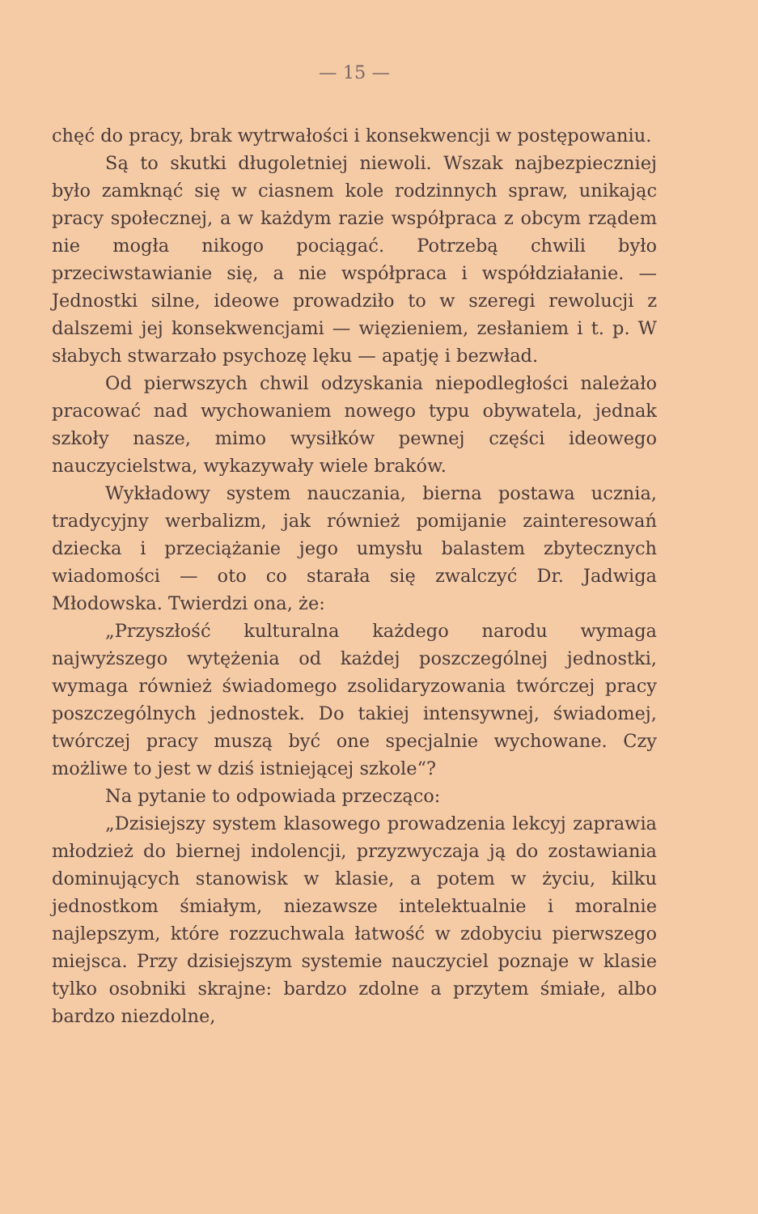— 15 —
chęć do pracy, brak wytrwałości i konsekwencji w postępowaniu.
Są to skutki długoletniej niewoli. Wszak najbezpieczniej było zamknąć się w ciasnem kole rodzinnych spraw, unikając pracy społecznej, a w każdym razie współpraca z obcym rządem nie mogła nikogo pociągać. Potrzebą chwili było przeciwstawianie się, a nie współpraca i współdziałanie. — Jednostki silne, ideowe prowadziło to w szeregi rewolucji z dalszemi jej konsekwencjami — więzieniem, zesłaniem i t. p. W słabych stwarzało psychozę lęku — apatję i bezwład.
Od pierwszych chwil odzyskania niepodległości należało pracować nad wychowaniem nowego typu obywatela, jednak szkoły nasze, mimo wysiłków pewnej części ideowego nauczycielstwa, wykazywały wiele braków.
Wykładowy system nauczania, bierna postawa ucznia, tradycyjny werbalizm, jak również pomijanie zainteresowań dziecka i przeciążanie jego umysłu balastem zbytecznych wiadomości — oto co starała się zwalczyć Dr. Jadwiga Młodowska. Twierdzi ona, że:
„Przyszłość kulturalna każdego narodu wymaga najwyższego wytężenia od każdej poszczególnej jednostki, wymaga również świadomego zsolidaryzowania twórczej pracy poszczególnych jednostek. Do takiej intensywnej, świadomej, twórczej pracy muszą być one specjalnie wychowane. Czy możliwe to jest w dziś istniejącej szkole“?
Na pytanie to odpowiada przecząco:
„Dzisiejszy system klasowego prowadzenia lekcyj zaprawia młodzież do biernej indolencji, przyzwyczaja ją do zostawiania dominujących stanowisk w klasie, a potem w życiu, kilku jednostkom śmiałym, niezawsze intelektualnie i moralnie najlepszym, które rozzuchwala łatwość w zdobyciu pierwszego miejsca. Przy dzisiejszym systemie nauczyciel poznaje w klasie tylko osobniki skrajne: bardzo zdolne a przytem śmiałe, albo bardzo niezdolne,